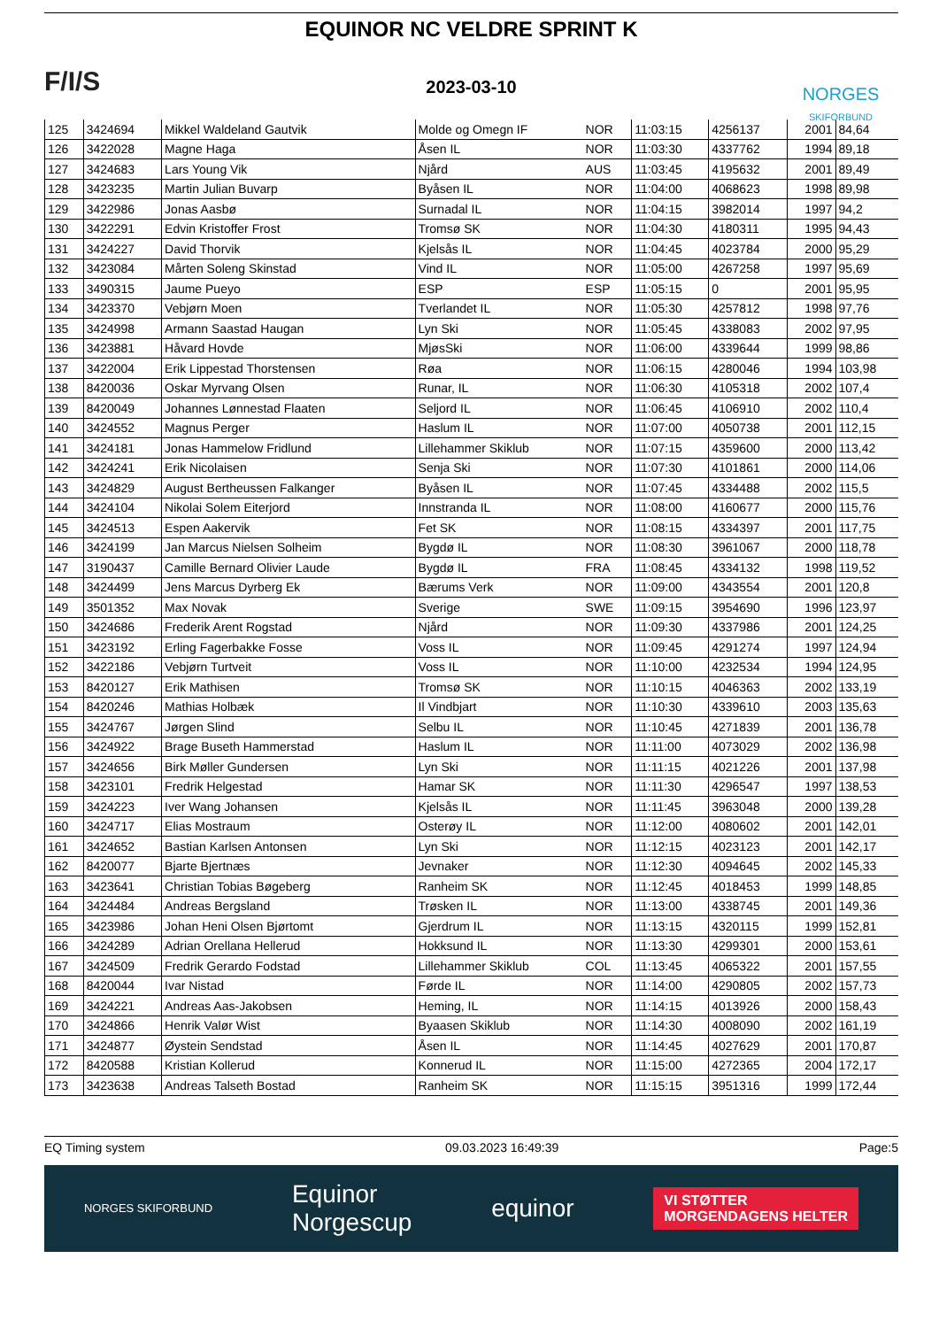F/I/S
EQUINOR NC VELDRE SPRINT K
2023-03-10
NORGES
SKIFORBUND
| 125 | 3424694 | Mikkel Waldeland Gautvik | Molde og Omegn IF | NOR | 11:03:15 | 4256137 | 2001 | 84,64 |
| 126 | 3422028 | Magne Haga | Åsen IL | NOR | 11:03:30 | 4337762 | 1994 | 89,18 |
| 127 | 3424683 | Lars Young Vik | Njård | AUS | 11:03:45 | 4195632 | 2001 | 89,49 |
| 128 | 3423235 | Martin Julian Buvarp | Byåsen IL | NOR | 11:04:00 | 4068623 | 1998 | 89,98 |
| 129 | 3422986 | Jonas Aasbø | Surnadal IL | NOR | 11:04:15 | 3982014 | 1997 | 94,2 |
| 130 | 3422291 | Edvin Kristoffer Frost | Tromsø SK | NOR | 11:04:30 | 4180311 | 1995 | 94,43 |
| 131 | 3424227 | David Thorvik | Kjelsås IL | NOR | 11:04:45 | 4023784 | 2000 | 95,29 |
| 132 | 3423084 | Mårten Soleng Skinstad | Vind IL | NOR | 11:05:00 | 4267258 | 1997 | 95,69 |
| 133 | 3490315 | Jaume Pueyo | ESP | ESP | 11:05:15 | 0 | 2001 | 95,95 |
| 134 | 3423370 | Vebjørn Moen | Tverlandet IL | NOR | 11:05:30 | 4257812 | 1998 | 97,76 |
| 135 | 3424998 | Armann Saastad Haugan | Lyn Ski | NOR | 11:05:45 | 4338083 | 2002 | 97,95 |
| 136 | 3423881 | Håvard Hovde | MjøsSki | NOR | 11:06:00 | 4339644 | 1999 | 98,86 |
| 137 | 3422004 | Erik Lippestad Thorstensen | Røa | NOR | 11:06:15 | 4280046 | 1994 | 103,98 |
| 138 | 8420036 | Oskar Myrvang Olsen | Runar, IL | NOR | 11:06:30 | 4105318 | 2002 | 107,4 |
| 139 | 8420049 | Johannes Lønnestad Flaaten | Seljord IL | NOR | 11:06:45 | 4106910 | 2002 | 110,4 |
| 140 | 3424552 | Magnus Perger | Haslum IL | NOR | 11:07:00 | 4050738 | 2001 | 112,15 |
| 141 | 3424181 | Jonas Hammelow Fridlund | Lillehammer Skiklub | NOR | 11:07:15 | 4359600 | 2000 | 113,42 |
| 142 | 3424241 | Erik Nicolaisen | Senja Ski | NOR | 11:07:30 | 4101861 | 2000 | 114,06 |
| 143 | 3424829 | August Bertheussen Falkanger | Byåsen IL | NOR | 11:07:45 | 4334488 | 2002 | 115,5 |
| 144 | 3424104 | Nikolai Solem Eiterjord | Innstranda IL | NOR | 11:08:00 | 4160677 | 2000 | 115,76 |
| 145 | 3424513 | Espen Aakervik | Fet SK | NOR | 11:08:15 | 4334397 | 2001 | 117,75 |
| 146 | 3424199 | Jan Marcus Nielsen Solheim | Bygdø IL | NOR | 11:08:30 | 3961067 | 2000 | 118,78 |
| 147 | 3190437 | Camille Bernard Olivier Laude | Bygdø IL | FRA | 11:08:45 | 4334132 | 1998 | 119,52 |
| 148 | 3424499 | Jens Marcus Dyrberg Ek | Bærums Verk | NOR | 11:09:00 | 4343554 | 2001 | 120,8 |
| 149 | 3501352 | Max Novak | Sverige | SWE | 11:09:15 | 3954690 | 1996 | 123,97 |
| 150 | 3424686 | Frederik Arent Rogstad | Njård | NOR | 11:09:30 | 4337986 | 2001 | 124,25 |
| 151 | 3423192 | Erling Fagerbakke Fosse | Voss IL | NOR | 11:09:45 | 4291274 | 1997 | 124,94 |
| 152 | 3422186 | Vebjørn Turtveit | Voss IL | NOR | 11:10:00 | 4232534 | 1994 | 124,95 |
| 153 | 8420127 | Erik Mathisen | Tromsø SK | NOR | 11:10:15 | 4046363 | 2002 | 133,19 |
| 154 | 8420246 | Mathias Holbæk | Il Vindbjart | NOR | 11:10:30 | 4339610 | 2003 | 135,63 |
| 155 | 3424767 | Jørgen Slind | Selbu IL | NOR | 11:10:45 | 4271839 | 2001 | 136,78 |
| 156 | 3424922 | Brage Buseth Hammerstad | Haslum IL | NOR | 11:11:00 | 4073029 | 2002 | 136,98 |
| 157 | 3424656 | Birk Møller Gundersen | Lyn Ski | NOR | 11:11:15 | 4021226 | 2001 | 137,98 |
| 158 | 3423101 | Fredrik Helgestad | Hamar SK | NOR | 11:11:30 | 4296547 | 1997 | 138,53 |
| 159 | 3424223 | Iver Wang Johansen | Kjelsås IL | NOR | 11:11:45 | 3963048 | 2000 | 139,28 |
| 160 | 3424717 | Elias Mostraum | Osterøy IL | NOR | 11:12:00 | 4080602 | 2001 | 142,01 |
| 161 | 3424652 | Bastian Karlsen Antonsen | Lyn Ski | NOR | 11:12:15 | 4023123 | 2001 | 142,17 |
| 162 | 8420077 | Bjarte Bjertnæs | Jevnaker | NOR | 11:12:30 | 4094645 | 2002 | 145,33 |
| 163 | 3423641 | Christian Tobias Bøgeberg | Ranheim SK | NOR | 11:12:45 | 4018453 | 1999 | 148,85 |
| 164 | 3424484 | Andreas Bergsland | Trøsken IL | NOR | 11:13:00 | 4338745 | 2001 | 149,36 |
| 165 | 3423986 | Johan Heni Olsen Bjørtomt | Gjerdrum IL | NOR | 11:13:15 | 4320115 | 1999 | 152,81 |
| 166 | 3424289 | Adrian Orellana Hellerud | Hokksund IL | NOR | 11:13:30 | 4299301 | 2000 | 153,61 |
| 167 | 3424509 | Fredrik Gerardo Fodstad | Lillehammer Skiklub | COL | 11:13:45 | 4065322 | 2001 | 157,55 |
| 168 | 8420044 | Ivar Nistad | Førde IL | NOR | 11:14:00 | 4290805 | 2002 | 157,73 |
| 169 | 3424221 | Andreas Aas-Jakobsen | Heming, IL | NOR | 11:14:15 | 4013926 | 2000 | 158,43 |
| 170 | 3424866 | Henrik Valør Wist | Byaasen Skiklub | NOR | 11:14:30 | 4008090 | 2002 | 161,19 |
| 171 | 3424877 | Øystein Sendstad | Åsen IL | NOR | 11:14:45 | 4027629 | 2001 | 170,87 |
| 172 | 8420588 | Kristian Kollerud | Konnerud IL | NOR | 11:15:00 | 4272365 | 2004 | 172,17 |
| 173 | 3423638 | Andreas Talseth Bostad | Ranheim SK | NOR | 11:15:15 | 3951316 | 1999 | 172,44 |
EQ Timing system 09.03.2023 16:49:39 Page:5
NORGES SKIFORBUND Equinor
Norgescup equinor VI STØTTER
MORGENDAGENS HELTER